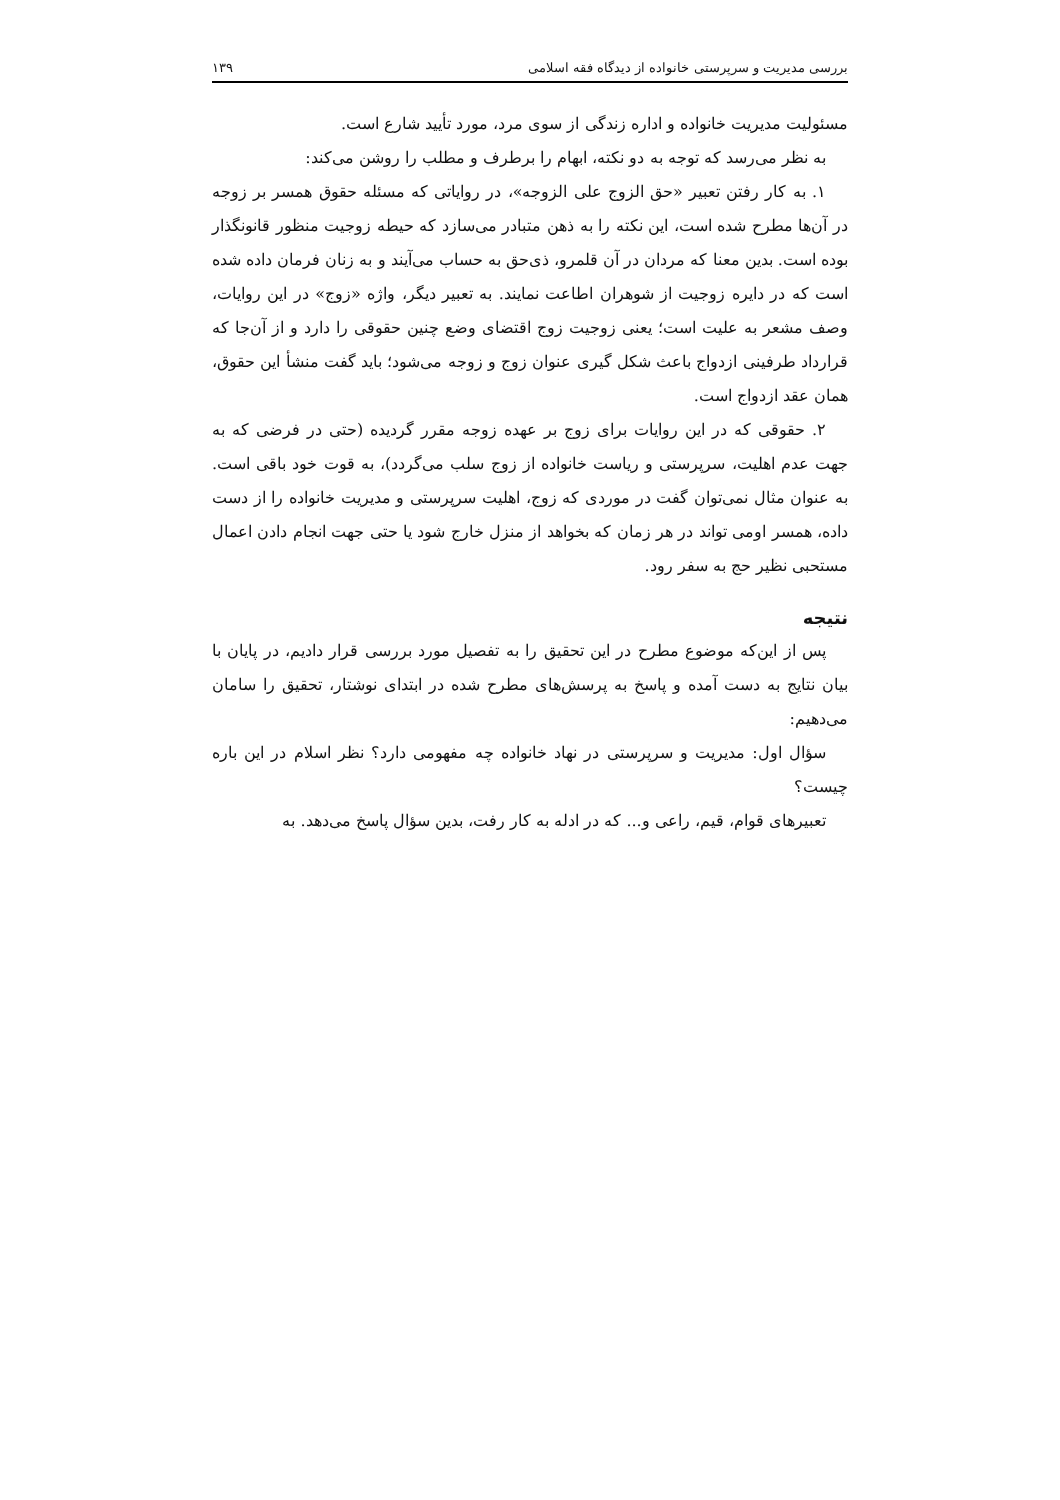بررسی مدیریت و سرپرستی خانواده از دیدگاه فقه اسلامی ۱۳۹
مسئولیت مدیریت خانواده و اداره زندگی از سوی مرد، مورد تأیید شارع است.
به نظر می‌رسد که توجه به دو نکته، ابهام را برطرف و مطلب را روشن می‌کند:
۱. به کار رفتن تعبیر «حق الزوج علی الزوجه»، در روایاتی که مسئله حقوق همسر بر زوجه در آن‌ها مطرح شده است، این نکته را به ذهن متبادر می‌سازد که حیطه زوجیت منظور قانونگذار بوده است. بدین معنا که مردان در آن قلمرو، ذی‌حق به حساب می‌آیند و به زنان فرمان داده شده است که در دایره زوجیت از شوهران اطاعت نمایند. به تعبیر دیگر، واژه «زوج» در این روایات، وصف مشعر به علیت است؛ یعنی زوجیت زوج اقتضای وضع چنین حقوقی را دارد و از آن‌جا که قرارداد طرفینی ازدواج باعث شکل گیری عنوان زوج و زوجه می‌شود؛ باید گفت منشأ این حقوق، همان عقد ازدواج است.
۲. حقوقی که در این روایات برای زوج بر عهده زوجه مقرر گردیده (حتی در فرضی که به جهت عدم اهلیت، سرپرستی و ریاست خانواده از زوج سلب می‌گردد)، به قوت خود باقی است. به عنوان مثال نمی‌توان گفت در موردی که زوج، اهلیت سرپرستی و مدیریت خانواده را از دست داده، همسر اومی تواند در هر زمان که بخواهد از منزل خارج شود یا حتی جهت انجام دادن اعمال مستحبی نظیر حج به سفر رود.
نتیجه
پس از این‌که موضوع مطرح در این تحقیق را به تفصیل مورد بررسی قرار دادیم، در پایان با بیان نتایج به دست آمده و پاسخ به پرسش‌های مطرح شده در ابتدای نوشتار، تحقیق را سامان می‌دهیم:
سؤال اول: مدیریت و سرپرستی در نهاد خانواده چه مفهومی دارد؟ نظر اسلام در این باره چیست؟
تعبیرهای قوام، قیم، راعی و... که در ادله به کار رفت، بدین سؤال پاسخ می‌دهد. به